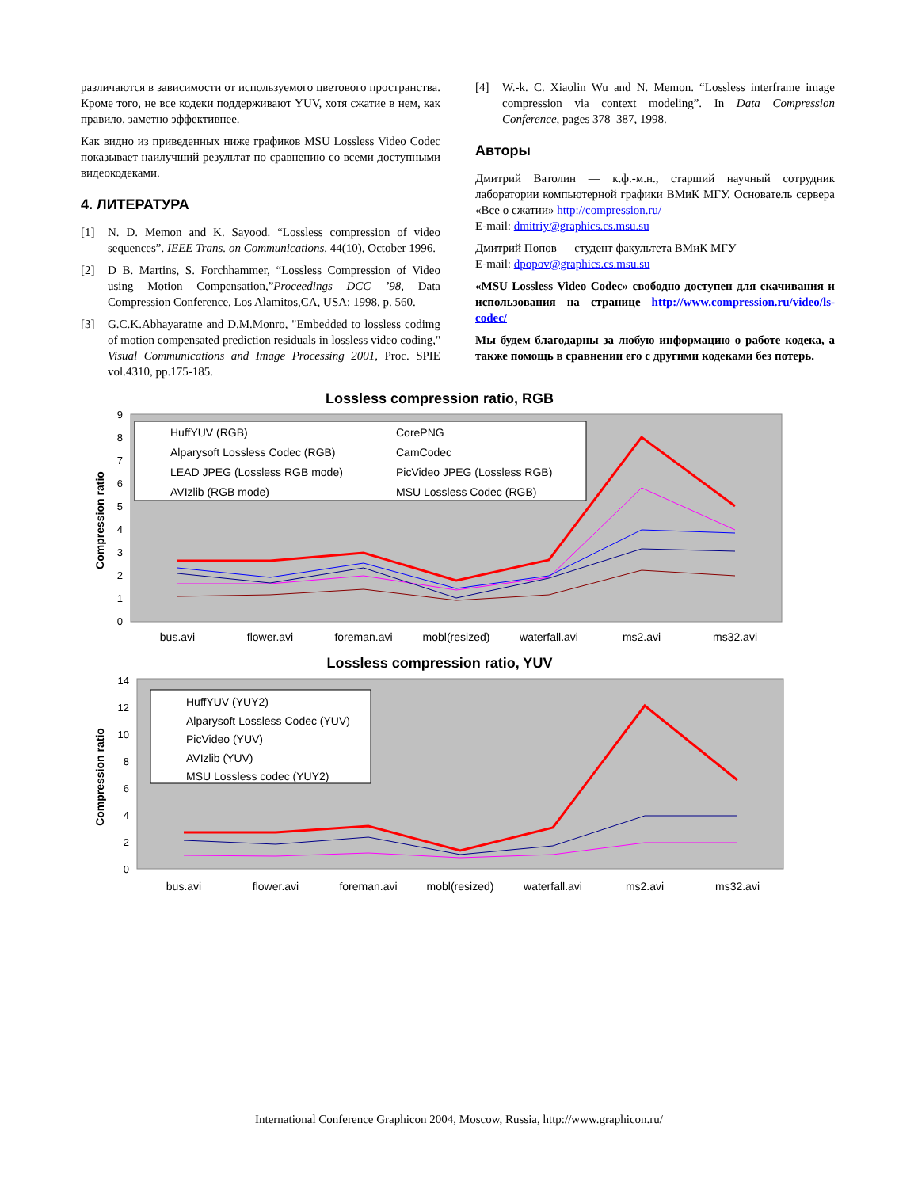различаются в зависимости от используемого цветового пространства. Кроме того, не все кодеки поддерживают YUV, хотя сжатие в нем, как правило, заметно эффективнее.
Как видно из приведенных ниже графиков MSU Lossless Video Codec показывает наилучший результат по сравнению со всеми доступными видеокодеками.
4. ЛИТЕРАТУРА
[1] N. D. Memon and K. Sayood. “Lossless compression of video sequences”. IEEE Trans. on Communications, 44(10), October 1996.
[2] D B. Martins, S. Forchhammer, “Lossless Compression of Video using Motion Compensation,”Proceedings DCC ’98, Data Compression Conference, Los Alamitos,CA, USA; 1998, p. 560.
[3] G.C.K.Abhayaratne and D.M.Monro, "Embedded to lossless codimg of motion compensated prediction residuals in lossless video coding," Visual Communications and Image Processing 2001, Proc. SPIE vol.4310, pp.175-185.
[4] W.-k. C. Xiaolin Wu and N. Memon. “Lossless interframe image compression via context modeling”. In Data Compression Conference, pages 378–387, 1998.
Авторы
Дмитрий Ватолин — к.ф.-м.н., старший научный сотрудник лаборатории компьютерной графики ВМиК МГУ. Основатель сервера «Все о сжатии» http://compression.ru/
E-mail: dmitriy@graphics.cs.msu.su
Дмитрий Попов — студент факультета ВМиК МГУ
E-mail: dpopov@graphics.cs.msu.su
«MSU Lossless Video Codec» свободно доступен для скачивания и использования на странице http://www.compression.ru/video/ls-codec/
Мы будем благодарны за любую информацию о работе кодека, а также помощь в сравнении его с другими кодеками без потерь.
Lossless compression ratio, RGB
Compression ratio
0
1
2
3
4
5
6
7
8
9
HuffYUV (RGB)
CorePNG
Alparysoft Lossless Codec (RGB)
CamCodec
LEAD JPEG (Lossless RGB mode)
PicVideo JPEG (Lossless RGB)
AVIzlib (RGB mode)
MSU Lossless Codec (RGB)
bus.avi
flower.avi
foreman.avi
mobl(resized)
waterfall.avi
ms2.avi
ms32.avi
Lossless compression ratio, YUV
Compression ratio
0
2
4
6
8
10
12
14
HuffYUV (YUY2)
Alparysoft Lossless Codec (YUV)
PicVideo (YUV)
AVIzlib (YUV)
MSU Lossless codec (YUY2)
bus.avi
flower.avi
foreman.avi
mobl(resized)
waterfall.avi
ms2.avi
ms32.avi
International Conference Graphicon 2004, Moscow, Russia, http://www.graphicon.ru/